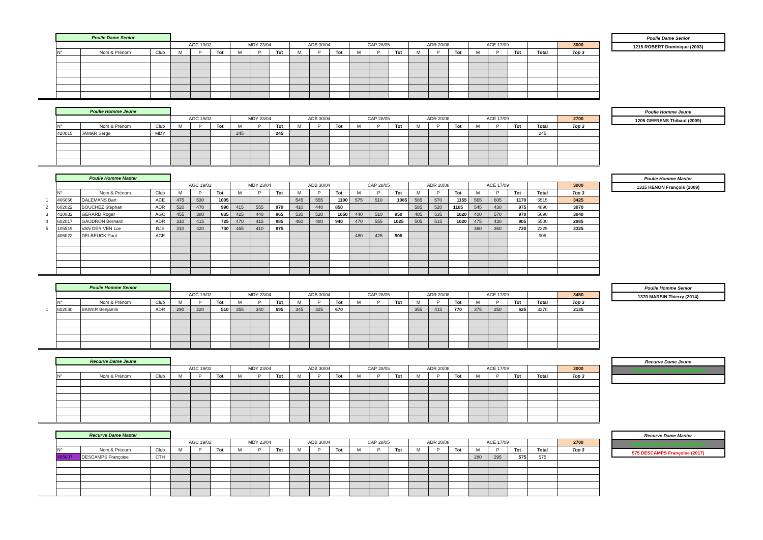| | Poulie Dame Senior | | | | | | | | | | | | | | | | | | | | | | |
| | | | | AGC 19/02 | | | MDY 23/04 | | | ADB 30/04 | | | CAP 28/05 | | | ADR 20/08 | | | ACE 17/09 | | | | 3000 |
| | N° | Nom & Prénom | Club | M | P | Tot | M | P | Tot | M | P | Tot | M | P | Tot | M | P | Tot | M | P | Tot | Total | Top 3 |
| Poulie Dame Senior |
| 1215 ROBERT Dominique (2003) |
| | Poulie Homme Jeune | | | | | | | | | | | | | | | | | | | | | | |
| | | | | AGC 19/02 | | | MDY 23/04 | | | ADB 30/04 | | | CAP 28/05 | | | ADR 20/08 | | | ACE 17/09 | | | | 2700 |
| | N° | Nom & Prénom | Club | M | P | Tot | M | P | Tot | M | P | Tot | M | P | Tot | M | P | Tot | M | P | Tot | Total | Top 3 |
| | 420015 | JAMAR Serge | MDY | | | | 245 | | 245 | | | | | | | | | | | | | 245 | |
| Poulie Homme Jeune |
| 1205 GEERENS Thibaut (2009) |
| | Poulie Homme Master | | | | | | | | | | | | | | | | | | | | | | |
| | | | | AGC 19/02 | | | MDY 23/04 | | | ADB 30/04 | | | CAP 28/05 | | | ADR 20/08 | | | ACE 17/09 | | | | 3000 |
| | N° | Nom & Prénom | Club | M | P | Tot | M | P | Tot | M | P | Tot | M | P | Tot | M | P | Tot | M | P | Tot | Total | Top 3 |
| 1 | 406056 | DALEMANS Bart | ACE | 475 | 530 | 1005 | | | | 545 | 555 | 1100 | 575 | 510 | 1085 | 585 | 570 | 1155 | 565 | 605 | 1170 | 5515 | 3425 |
| 2 | 602022 | BOUCHEZ Stéphan | ADR | 520 | 470 | 990 | 415 | 555 | 970 | 410 | 440 | 850 | | | | 585 | 520 | 1105 | 545 | 430 | 975 | 4890 | 3070 |
| 3 | 410032 | GERARD Roger | AGC | 455 | 380 | 835 | 425 | 440 | 865 | 530 | 520 | 1050 | 440 | 510 | 950 | 485 | 535 | 1020 | 400 | 570 | 970 | 5690 | 3040 |
| 4 | 602017 | GAUDRON Bernard | ADR | 310 | 415 | 725 | 470 | 415 | 885 | 460 | 480 | 940 | 470 | 555 | 1025 | 505 | 515 | 1020 | 475 | 430 | 905 | 5500 | 2985 |
| 5 | 105519 | VAN DER VEN Loe | RJS | 310 | 420 | 730 | 465 | 410 | 875 | | | | | | | | | | 360 | 360 | 720 | 2325 | 2325 |
| | 406022 | DELBEUCK Paul | ACE | | | | | | | | | | 480 | 425 | 905 | | | | | | | 905 | |
| Poulie Homme Master |
| 1315 HENON François (2009) |
| | Poulie Homme Senior | | | | | | | | | | | | | | | | | | | | | | |
| | | | | AGC 19/02 | | | MDY 23/04 | | | ADB 30/04 | | | CAP 28/05 | | | ADR 20/08 | | | ACE 17/09 | | | | 3450 |
| | N° | Nom & Prénom | Club | M | P | Tot | M | P | Tot | M | P | Tot | M | P | Tot | M | P | Tot | M | P | Tot | Total | Top 3 |
| 1 | 602030 | BAIWIR Benjamin | ADR | 290 | 220 | 510 | 355 | 340 | 695 | 345 | 325 | 670 | | | | 355 | 415 | 770 | 375 | 250 | 625 | 3270 | 2135 |
| Poulie Homme Senior |
| 1370 MARSIN Thierry (2014) |
| | Recurve Dame Jeune | | | | | | | | | | | | | | | | | | | | | | |
| | | | | AGC 19/02 | | | MDY 23/04 | | | ADB 30/04 | | | CAP 28/05 | | | ADR 20/08 | | | ACE 17/09 | | | | 3000 |
| | N° | Nom & Prénom | Club | M | P | Tot | M | P | Tot | M | P | Tot | M | P | Tot | M | P | Tot | M | P | Tot | Total | Top 3 |
| Recurve Dame Jeune |
| Nouvelle zone 20 / 15 apd 2013-14 |
| | Recurve Dame Master | | | | | | | | | | | | | | | | | | | | | | |
| | | | | AGC 19/02 | | | MDY 23/04 | | | ADB 30/04 | | | CAP 28/05 | | | ADR 20/08 | | | ACE 17/09 | | | | 2700 |
| | N° | Nom & Prénom | Club | M | P | Tot | M | P | Tot | M | P | Tot | M | P | Tot | M | P | Tot | M | P | Tot | Total | Top 3 |
| | 405007 | DESCAMPS Françoise | CTH | | | | | | | | | | | | | | | | 280 | 295 | 575 | 575 | |
| Recurve Dame Master |
| Nouvelle zone 20 / 15 apd 2013-14 |
| 575 DESCAMPS Françoise (2017) |